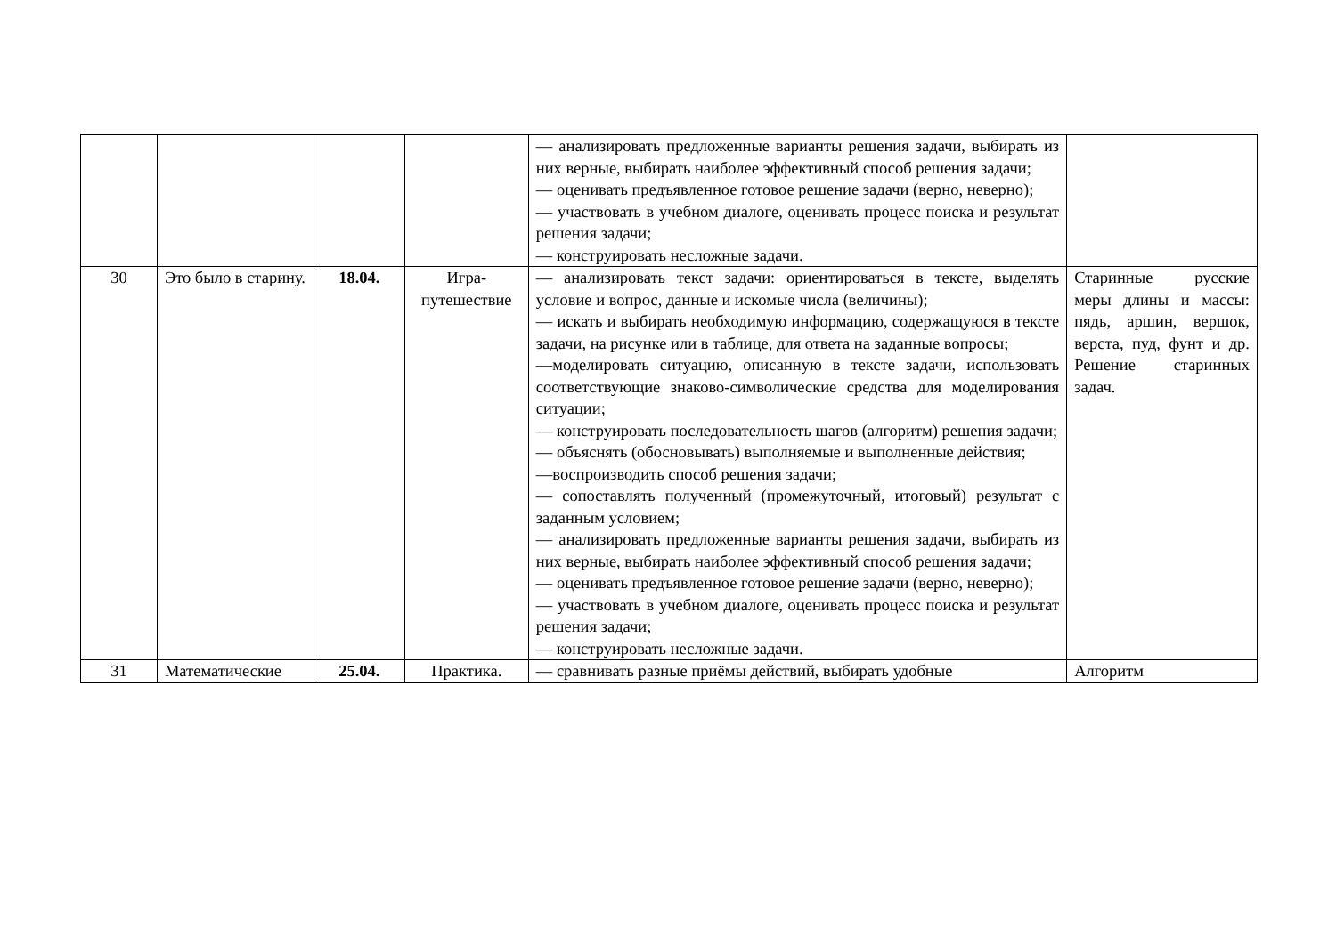| | | | | — анализировать предложенные варианты решения задачи, выбирать из них верные, выбирать наиболее эффективный способ решения задачи; — оценивать предъявленное готовое решение задачи (верно, неверно); — участвовать в учебном диалоге, оценивать процесс поиска и результат решения задачи; — конструировать несложные задачи. | |
| 30 | Это было в старину. | 18.04. | Игра-путешествие | — анализировать текст задачи: ориентироваться в тексте, выделять условие и вопрос, данные и искомые числа (величины); — искать и выбирать необходимую информацию, содержащуюся в тексте задачи, на рисунке или в таблице, для ответа на заданные вопросы; —моделировать ситуацию, описанную в тексте задачи, использовать соответствующие знаково-символические средства для моделирования ситуации; — конструировать последовательность шагов (алгоритм) решения задачи; — объяснять (обосновывать) выполняемые и выполненные действия; —воспроизводить способ решения задачи; — сопоставлять полученный (промежуточный, итоговый) результат с заданным условием; — анализировать предложенные варианты решения задачи, выбирать из них верные, выбирать наиболее эффективный способ решения задачи; — оценивать предъявленное готовое решение задачи (верно, неверно); — участвовать в учебном диалоге, оценивать процесс поиска и результат решения задачи; — конструировать несложные задачи. | Старинные русские меры длины и массы: пядь, аршин, вершок, верста, пуд, фунт и др. Решение старинных задач. |
| 31 | Математические | 25.04. | Практика. | — сравнивать разные приёмы действий, выбирать удобные | Алгоритм |